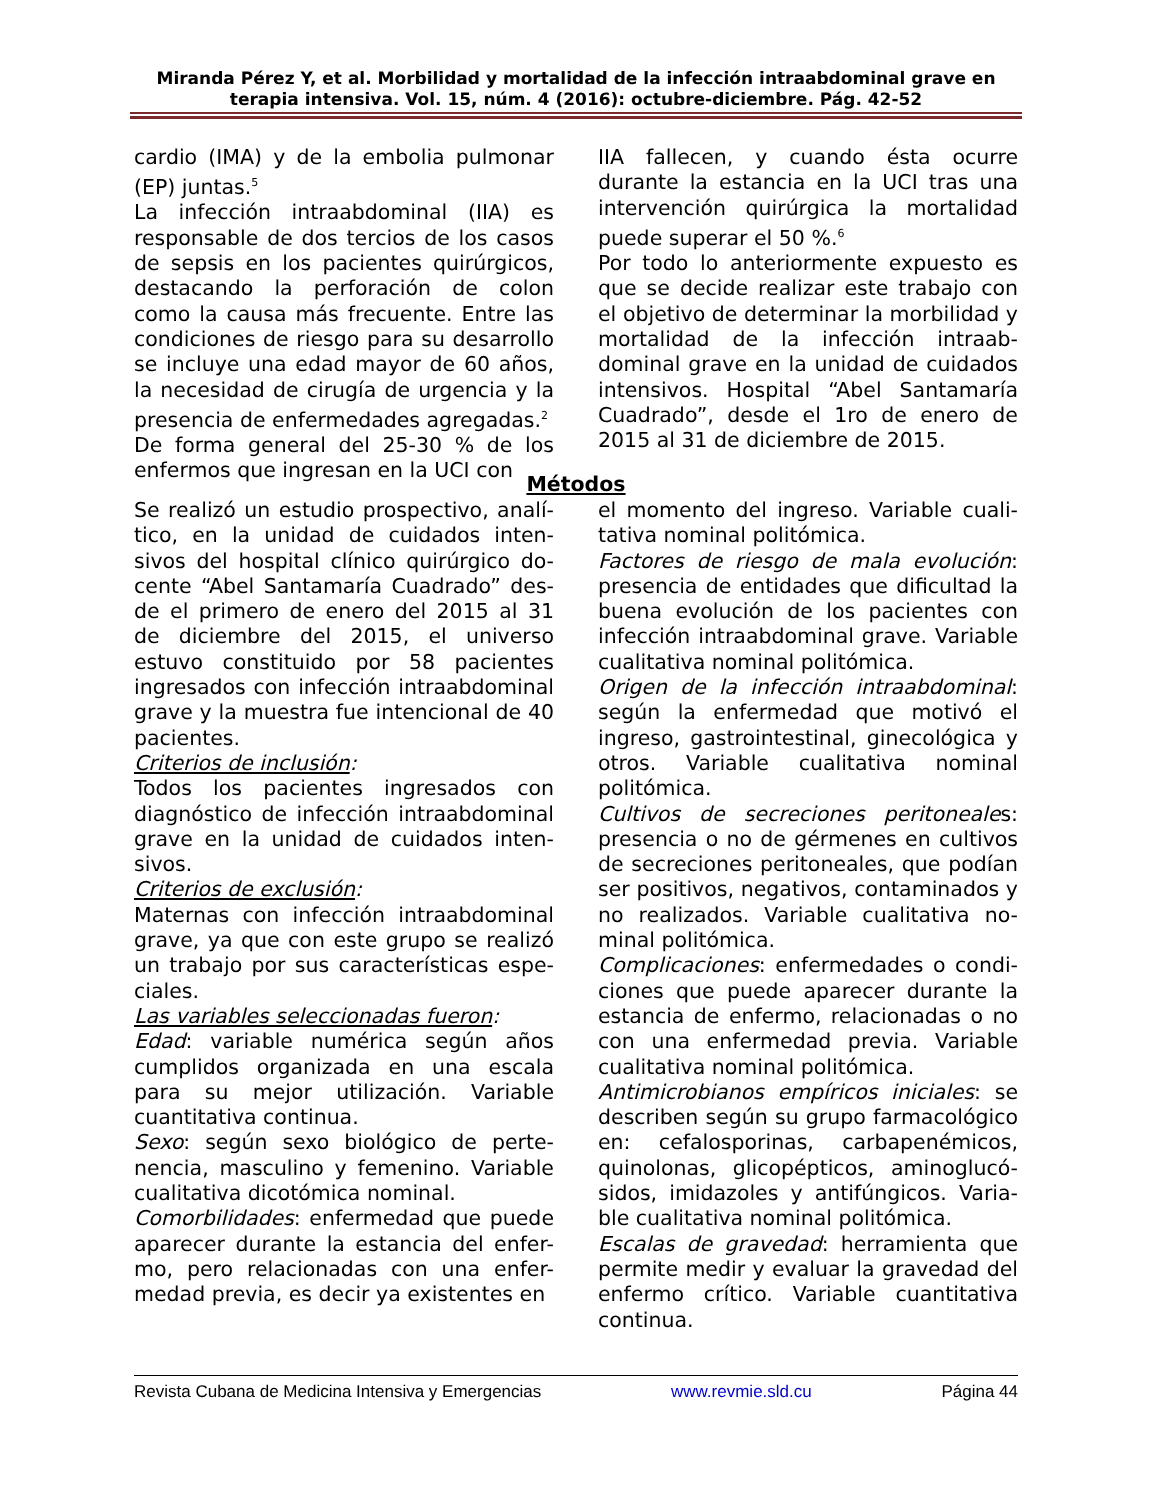Miranda Pérez Y, et al. Morbilidad y mortalidad de la infección intraabdominal grave en terapia intensiva. Vol. 15, núm. 4 (2016): octubre-diciembre. Pág. 42-52
cardio (IMA) y de la embolia pulmonar (EP) juntas.<sup>5</sup>
La infección intraabdominal (IIA) es responsable de dos tercios de los casos de sepsis en los pacientes quirúrgicos, destacando la perforación de colon como la causa más frecuente. Entre las condiciones de riesgo para su desarrollo se incluye una edad mayor de 60 años, la necesidad de cirugía de urgencia y la presencia de enfermedades agregadas.<sup>2</sup>
De forma general del 25-30 % de los enfermos que ingresan en la UCI con
IIA fallecen, y cuando ésta ocurre durante la estancia en la UCI tras una intervención quirúrgica la mortalidad puede superar el 50 %.<sup>6</sup>
Por todo lo anteriormente expuesto es que se decide realizar este trabajo con el objetivo de determinar la morbilidad y mortalidad de la infección intraab-dominal grave en la unidad de cuidados intensivos. Hospital “Abel Santamaría Cuadrado”, desde el 1ro de enero de 2015 al 31 de diciembre de 2015.
Métodos
Se realizó un estudio prospectivo, analí-tico, en la unidad de cuidados inten-sivos del hospital clínico quirúrgico do-cente “Abel Santamaría Cuadrado” des-de el primero de enero del 2015 al 31 de diciembre del 2015, el universo estuvo constituido por 58 pacientes ingresados con infección intraabdominal grave y la muestra fue intencional de 40 pacientes.
Criterios de inclusión:
Todos los pacientes ingresados con diagnóstico de infección intraabdominal grave en la unidad de cuidados inten-sivos.
Criterios de exclusión:
Maternas con infección intraabdominal grave, ya que con este grupo se realizó un trabajo por sus características espe-ciales.
Las variables seleccionadas fueron:
Edad: variable numérica según años cumplidos organizada en una escala para su mejor utilización. Variable cuantitativa continua.
Sexo: según sexo biológico de perte-nencia, masculino y femenino. Variable cualitativa dicotómica nominal.
Comorbilidades: enfermedad que puede aparecer durante la estancia del enfer-mo, pero relacionadas con una enfer-medad previa, es decir ya existentes en
el momento del ingreso. Variable cuali-tativa nominal politómica.
Factores de riesgo de mala evolución: presencia de entidades que dificultad la buena evolución de los pacientes con infección intraabdominal grave. Variable cualitativa nominal politómica.
Origen de la infección intraabdominal: según la enfermedad que motivó el ingreso, gastrointestinal, ginecológica y otros. Variable cualitativa nominal politómica.
Cultivos de secreciones peritoneales: presencia o no de gérmenes en cultivos de secreciones peritoneales, que podían ser positivos, negativos, contaminados y no realizados. Variable cualitativa no-minal politómica.
Complicaciones: enfermedades o condi-ciones que puede aparecer durante la estancia de enfermo, relacionadas o no con una enfermedad previa. Variable cualitativa nominal politómica.
Antimicrobianos empíricos iniciales: se describen según su grupo farmacológico en: cefalosporinas, carbapenémicos, quinolonas, glicopépticos, aminoglucó-sidos, imidazoles y antifúngicos. Varia-ble cualitativa nominal politómica.
Escalas de gravedad: herramienta que permite medir y evaluar la gravedad del enfermo crítico. Variable cuantitativa continua.
Revista Cubana de Medicina Intensiva y Emergencias www.revmie.sld.cu Página 44